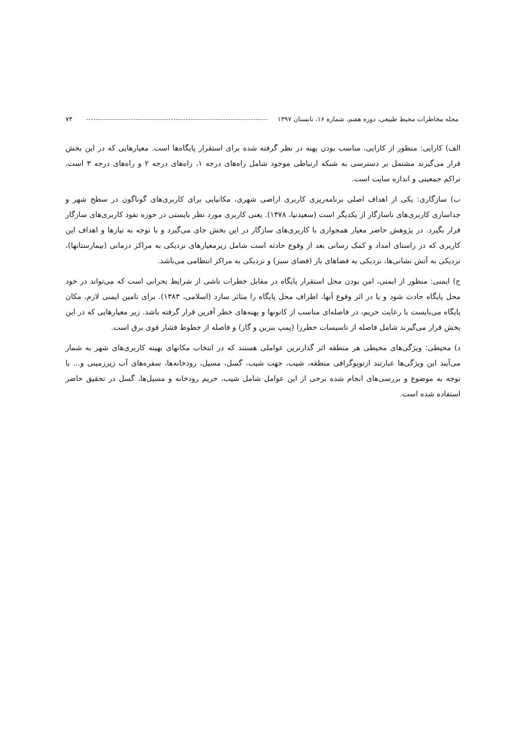مجله مخاطرات محیط طبیعی، دوره هفتم، شماره ۱۶، تابستان ۱۳۹۷ ۷۴
الف) کارایی: منظور از کارایی، مناسب بودن پهنه در نظر گرفته شده برای استقرار پایگاه‌ها است. معیارهایی که در این بخش قرار می‌گیرند مشتمل بر دسترسی به شبکه ارتباطی موجود شامل راه‌های درجه ۱، راه‌های درجه ۲ و راه‌های درجه ۳ است، تراکم جمعیتی و اندازه سایت است.
ب) سازگاری: یکی از اهداف اصلی برنامه‌ریزی کاربری اراضی شهری، مکانیابی برای کاربری‌های گوناگون در سطح شهر و جداسازی کاربری‌های ناسازگار از یکدیگر است (سعیدنیا، ۱۳۷۸). یعنی کاربری مورد نظر بایستی در حوزه نفوذ کاربری‌های سازگار قرار بگیرد. در پژوهش حاضر معیار همجواری با کاربری‌های سازگار در این بخش جای می‌گیرد و با توجه به نیازها و اهداف این کاربری که در راستای امداد و کمک رسانی بعد از وقوع حادثه است شامل زیرمعیارهای نزدیکی به مراکز درمانی (بیمارستانها)، نزدیکی به آتش نشانی‌ها، نزدیکی به فضاهای باز (فضای سبز) و نزدیکی به مراکز انتظامی می‌باشد.
ج) ایمنی: منظور از ایمنی، امن بودن محل استقرار پایگاه در مقابل خطرات ناشی از شرایط بحرانی است که می‌تواند در خود محل پایگاه حادث شود و یا در اثر وقوع آنها، اطراف محل پایگاه را متاثر سازد (اسلامی، ۱۳۸۳). برای تامین ایمنی لازم، مکان پایگاه می‌بایست با رعایت حریم، در فاصله‌ای مناسب از کانونها و پهنه‌های خطر آفرین قرار گرفته باشد. زیر معیارهایی که در این بخش قرار می‌گیرند شامل فاصله از تاسیسات خطرزا (پمپ بنزین و گاز) و فاصله از خطوط فشار قوی برق است.
د) محیطی: ویژگی‌های محیطی هر منطقه اثر گذارترین عواملی هستند که در انتخاب مکانهای بهینه کاربری‌های شهر به شمار می‌آیند این ویژگی‌ها عبارتند ازتوپوگرافی منطقه، شیب، جهت شیب، گسل، مسیل، رودخانه‌ها، سفره‌های آب زیرزمینی و... با توجه به موضوع و بررسی‌های انجام شده برخی از این عوامل شامل شیب، حریم رودخانه و مسیل‌ها، گسل در تحقیق حاضر استفاده شده است.